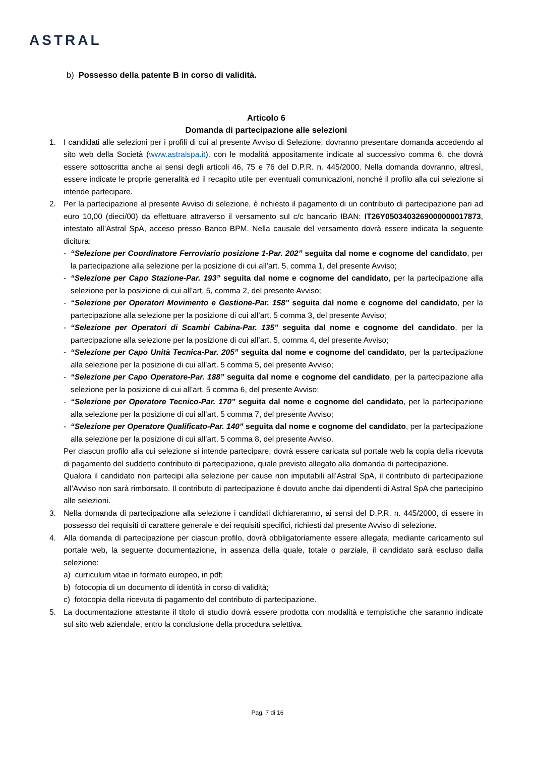ASTRAL
b) Possesso della patente B in corso di validità.
Articolo 6
Domanda di partecipazione alle selezioni
1. I candidati alle selezioni per i profili di cui al presente Avviso di Selezione, dovranno presentare domanda accedendo al sito web della Società (www.astralspa.it), con le modalità appositamente indicate al successivo comma 6, che dovrà essere sottoscritta anche ai sensi degli articoli 46, 75 e 76 del D.P.R. n. 445/2000. Nella domanda dovranno, altresì, essere indicate le proprie generalità ed il recapito utile per eventuali comunicazioni, nonché il profilo alla cui selezione si intende partecipare.
2. Per la partecipazione al presente Avviso di selezione, è richiesto il pagamento di un contributo di partecipazione pari ad euro 10,00 (dieci/00) da effettuare attraverso il versamento sul c/c bancario IBAN: IT26Y0503403269000000017873, intestato all’Astral SpA, acceso presso Banco BPM. Nella causale del versamento dovrà essere indicata la seguente dicitura:
- “Selezione per Coordinatore Ferroviario posizione 1-Par. 202” seguita dal nome e cognome del candidato, per la partecipazione alla selezione per la posizione di cui all’art. 5, comma 1, del presente Avviso;
- “Selezione per Capo Stazione-Par. 193” seguita dal nome e cognome del candidato, per la partecipazione alla selezione per la posizione di cui all’art. 5, comma 2, del presente Avviso;
- “Selezione per Operatori Movimento e Gestione-Par. 158” seguita dal nome e cognome del candidato, per la partecipazione alla selezione per la posizione di cui all’art. 5 comma 3, del presente Avviso;
- “Selezione per Operatori di Scambi Cabina-Par. 135” seguita dal nome e cognome del candidato, per la partecipazione alla selezione per la posizione di cui all’art. 5, comma 4, del presente Avviso;
- “Selezione per Capo Unità Tecnica-Par. 205” seguita dal nome e cognome del candidato, per la partecipazione alla selezione per la posizione di cui all’art. 5 comma 5, del presente Avviso;
- “Selezione per Capo Operatore-Par. 188” seguita dal nome e cognome del candidato, per la partecipazione alla selezione per la posizione di cui all’art. 5 comma 6, del presente Avviso;
- “Selezione per Operatore Tecnico-Par. 170” seguita dal nome e cognome del candidato, per la partecipazione alla selezione per la posizione di cui all’art. 5 comma 7, del presente Avviso;
- “Selezione per Operatore Qualificato-Par. 140” seguita dal nome e cognome del candidato, per la partecipazione alla selezione per la posizione di cui all’art. 5 comma 8, del presente Avviso.
Per ciascun profilo alla cui selezione si intende partecipare, dovrà essere caricata sul portale web la copia della ricevuta di pagamento del suddetto contributo di partecipazione, quale previsto allegato alla domanda di partecipazione.
Qualora il candidato non partecipi alla selezione per cause non imputabili all’Astral SpA, il contributo di partecipazione all’Avviso non sarà rimborsato. Il contributo di partecipazione è dovuto anche dai dipendenti di Astral SpA che partecipino alle selezioni.
3. Nella domanda di partecipazione alla selezione i candidati dichiareranno, ai sensi del D.P.R. n. 445/2000, di essere in possesso dei requisiti di carattere generale e dei requisiti specifici, richiesti dal presente Avviso di selezione.
4. Alla domanda di partecipazione per ciascun profilo, dovrà obbligatoriamente essere allegata, mediante caricamento sul portale web, la seguente documentazione, in assenza della quale, totale o parziale, il candidato sarà escluso dalla selezione:
a) curriculum vitae in formato europeo, in pdf;
b) fotocopia di un documento di identità in corso di validità;
c) fotocopia della ricevuta di pagamento del contributo di partecipazione.
5. La documentazione attestante il titolo di studio dovrà essere prodotta con modalità e tempistiche che saranno indicate sul sito web aziendale, entro la conclusione della procedura selettiva.
Pag. 7 di 16